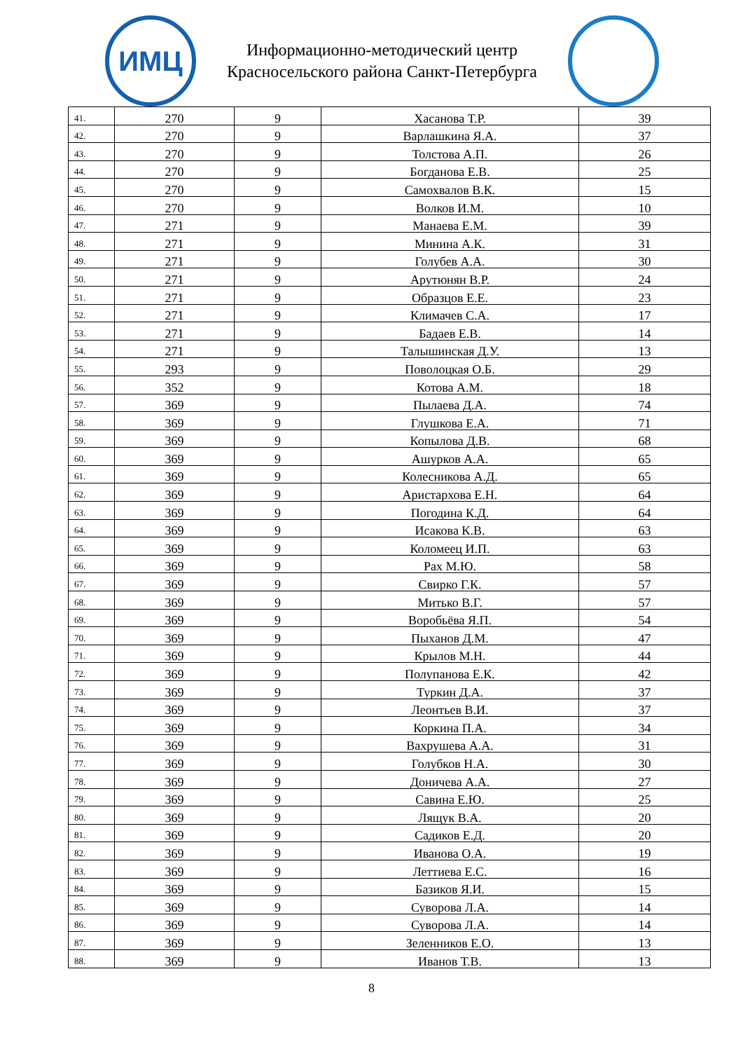ИМЦ
Информационно-методический центр
Красносельского района Санкт-Петербурга
| 41. | 270 | 9 | Хасанова Т.Р. | 39 |
| 42. | 270 | 9 | Варлашкина Я.А. | 37 |
| 43. | 270 | 9 | Толстова А.П. | 26 |
| 44. | 270 | 9 | Богданова Е.В. | 25 |
| 45. | 270 | 9 | Самохвалов В.К. | 15 |
| 46. | 270 | 9 | Волков И.М. | 10 |
| 47. | 271 | 9 | Манаева Е.М. | 39 |
| 48. | 271 | 9 | Минина А.К. | 31 |
| 49. | 271 | 9 | Голубев А.А. | 30 |
| 50. | 271 | 9 | Арутюнян В.Р. | 24 |
| 51. | 271 | 9 | Образцов Е.Е. | 23 |
| 52. | 271 | 9 | Климачев С.А. | 17 |
| 53. | 271 | 9 | Бадаев Е.В. | 14 |
| 54. | 271 | 9 | Талышинская Д.У. | 13 |
| 55. | 293 | 9 | Поволоцкая О.Б. | 29 |
| 56. | 352 | 9 | Котова А.М. | 18 |
| 57. | 369 | 9 | Пылаева Д.А. | 74 |
| 58. | 369 | 9 | Глушкова Е.А. | 71 |
| 59. | 369 | 9 | Копылова Д.В. | 68 |
| 60. | 369 | 9 | Ашурков А.А. | 65 |
| 61. | 369 | 9 | Колесникова А.Д. | 65 |
| 62. | 369 | 9 | Аристархова Е.Н. | 64 |
| 63. | 369 | 9 | Погодина К.Д. | 64 |
| 64. | 369 | 9 | Исакова К.В. | 63 |
| 65. | 369 | 9 | Коломеец И.П. | 63 |
| 66. | 369 | 9 | Рах М.Ю. | 58 |
| 67. | 369 | 9 | Свирко Г.К. | 57 |
| 68. | 369 | 9 | Митько В.Г. | 57 |
| 69. | 369 | 9 | Воробьёва Я.П. | 54 |
| 70. | 369 | 9 | Пыханов Д.М. | 47 |
| 71. | 369 | 9 | Крылов М.Н. | 44 |
| 72. | 369 | 9 | Полупанова Е.К. | 42 |
| 73. | 369 | 9 | Туркин Д.А. | 37 |
| 74. | 369 | 9 | Леонтьев В.И. | 37 |
| 75. | 369 | 9 | Коркина П.А. | 34 |
| 76. | 369 | 9 | Вахрушева А.А. | 31 |
| 77. | 369 | 9 | Голубков Н.А. | 30 |
| 78. | 369 | 9 | Доничева А.А. | 27 |
| 79. | 369 | 9 | Савина Е.Ю. | 25 |
| 80. | 369 | 9 | Лящук В.А. | 20 |
| 81. | 369 | 9 | Садиков Е.Д. | 20 |
| 82. | 369 | 9 | Иванова О.А. | 19 |
| 83. | 369 | 9 | Леттиева Е.С. | 16 |
| 84. | 369 | 9 | Базиков Я.И. | 15 |
| 85. | 369 | 9 | Суворова Л.А. | 14 |
| 86. | 369 | 9 | Суворова Л.А. | 14 |
| 87. | 369 | 9 | Зеленников Е.О. | 13 |
| 88. | 369 | 9 | Иванов Т.В. | 13 |
8